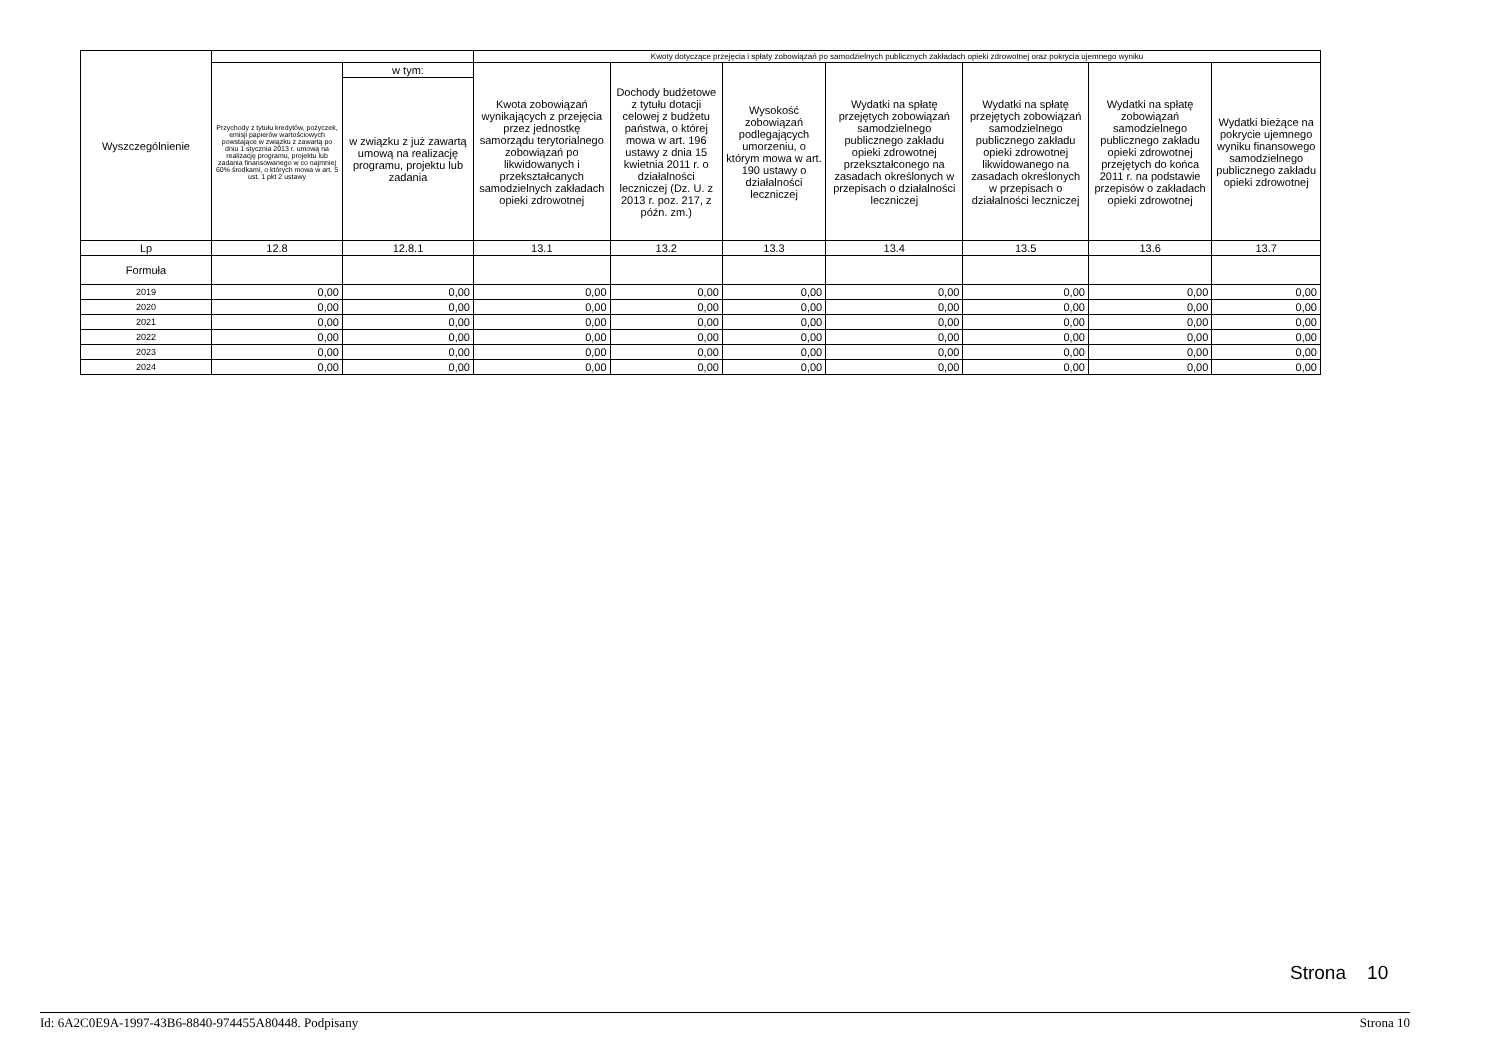| Wyszczególnienie | | | Kwoty dotyczące przejęcia i spłaty zobowiązań po samodzielnych publicznych zakładach opieki zdrowotnej oraz pokrycia ujemnego wyniku | | | | | | |
| --- | --- | --- | --- | --- | --- | --- | --- | --- | --- |
| | Przychody z tytułu kredytów, pożyczek, emisji papierów wartościowych powstające w związku z zawartą po dniu 1 stycznia 2013 r. umową na realizację programu, projektu lub zadania finansowanego w co najmniej 60% środkami, o których mowa w art. 5 ust. 1 pkt 2 ustawy | w tym: | Kwota zobowiązań wynikających z przejęcia przez jednostkę samorządu terytorialnego zobowiązań po likwidowanych i przekształcanych samodzielnych zakładach opieki zdrowotnej | Dochody budżetowe z tytułu dotacji celowej z budżetu państwa, o której mowa w art. 196 ustawy z dnia 15 kwietnia 2011 r. o działalności leczniczej (Dz. U. z 2013 r. poz. 217, z późn. zm.) | Wysokość zobowiązań podlegających umorzeniu, o którym mowa w art. 190 ustawy o działalności leczniczej | Wydatki na spłatę przejętych zobowiązań samodzielnego publicznego zakładu opieki zdrowotnej przekształconego na zasadach określonych w przepisach o działalności leczniczej | Wydatki na spłatę przejętych zobowiązań samodzielnego publicznego zakładu opieki zdrowotnej likwidowanego na zasadach określonych w przepisach o działalności leczniczej | Wydatki na spłatę zobowiązań samodzielnego publicznego zakładu opieki zdrowotnej przejętych do końca 2011 r. na podstawie przepisów o zakładach opieki zdrowotnej | Wydatki bieżące na pokrycie ujemnego wyniku finansowego samodzielnego publicznego zakładu opieki zdrowotnej |
| | | w związku z już zawartą umową na realizację programu, projektu lub zadania | | | | | | | |
| Lp | 12.8 | 12.8.1 | 13.1 | 13.2 | 13.3 | 13.4 | 13.5 | 13.6 | 13.7 |
| Formuła | | | | | | | | | |
| 2019 | 0,00 | 0,00 | 0,00 | 0,00 | 0,00 | 0,00 | 0,00 | 0,00 | 0,00 |
| 2020 | 0,00 | 0,00 | 0,00 | 0,00 | 0,00 | 0,00 | 0,00 | 0,00 | 0,00 |
| 2021 | 0,00 | 0,00 | 0,00 | 0,00 | 0,00 | 0,00 | 0,00 | 0,00 | 0,00 |
| 2022 | 0,00 | 0,00 | 0,00 | 0,00 | 0,00 | 0,00 | 0,00 | 0,00 | 0,00 |
| 2023 | 0,00 | 0,00 | 0,00 | 0,00 | 0,00 | 0,00 | 0,00 | 0,00 | 0,00 |
| 2024 | 0,00 | 0,00 | 0,00 | 0,00 | 0,00 | 0,00 | 0,00 | 0,00 | 0,00 |
Strona 10
Id: 6A2C0E9A-1997-43B6-8840-974455A80448. Podpisany Strona 10